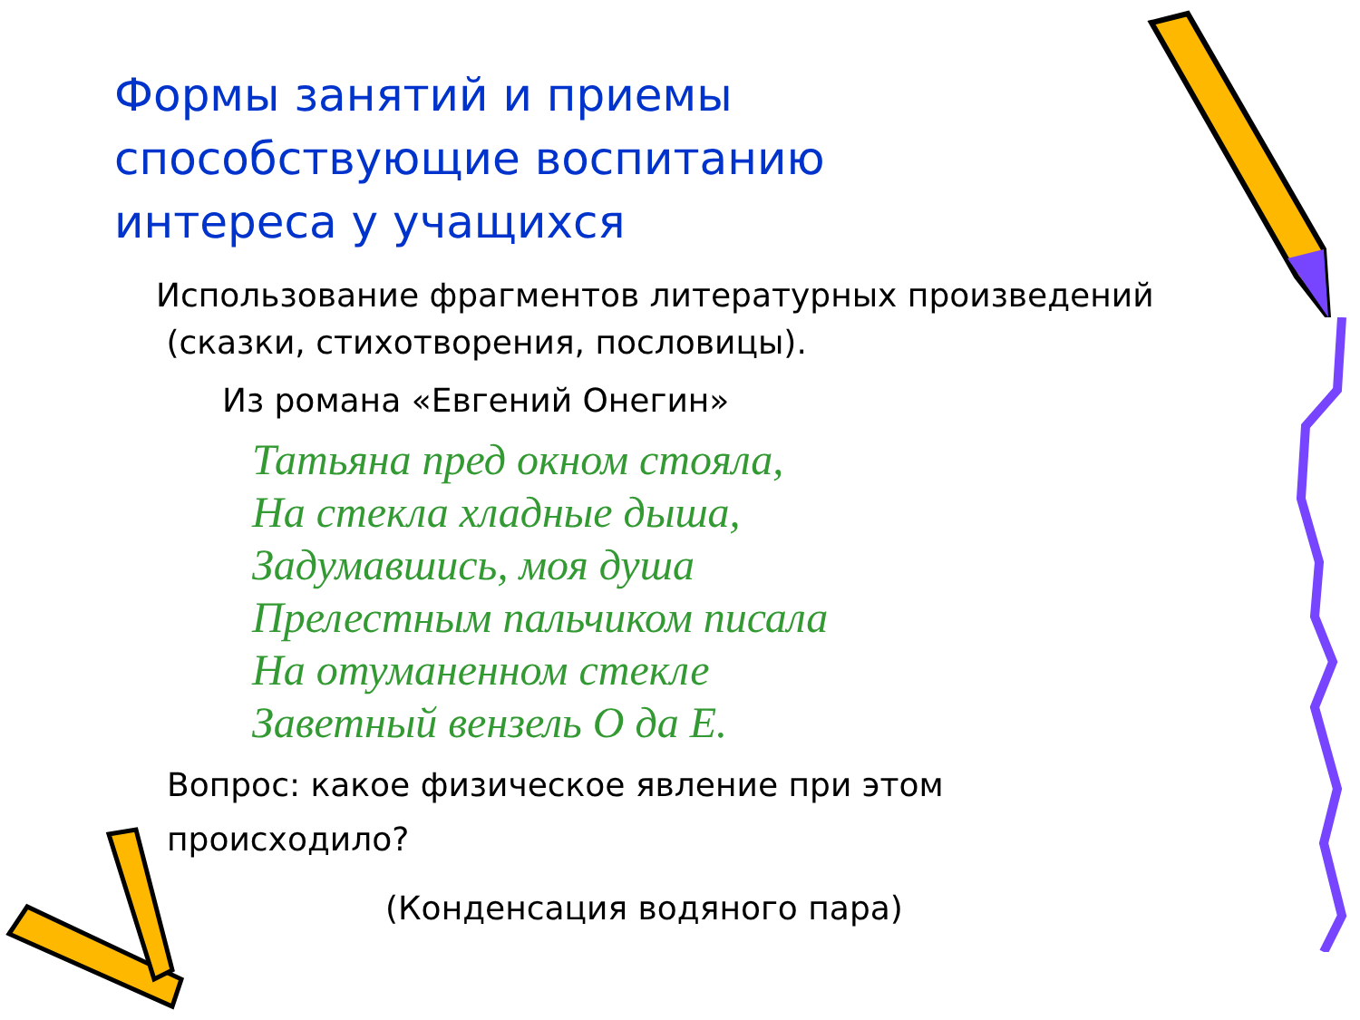Формы занятий и приемы способствующие воспитанию интереса у учащихся
Использование фрагментов литературных произведений
(сказки, стихотворения, пословицы).
Из романа «Евгений Онегин»
Татьяна пред окном стояла,
На стекла хладные дыша,
Задумавшись, моя душа
Прелестным пальчиком писала
На отуманенном стекле
Заветный вензель О да Е.
Вопрос: какое физическое явление при этом
происходило?
(Конденсация водяного пара)